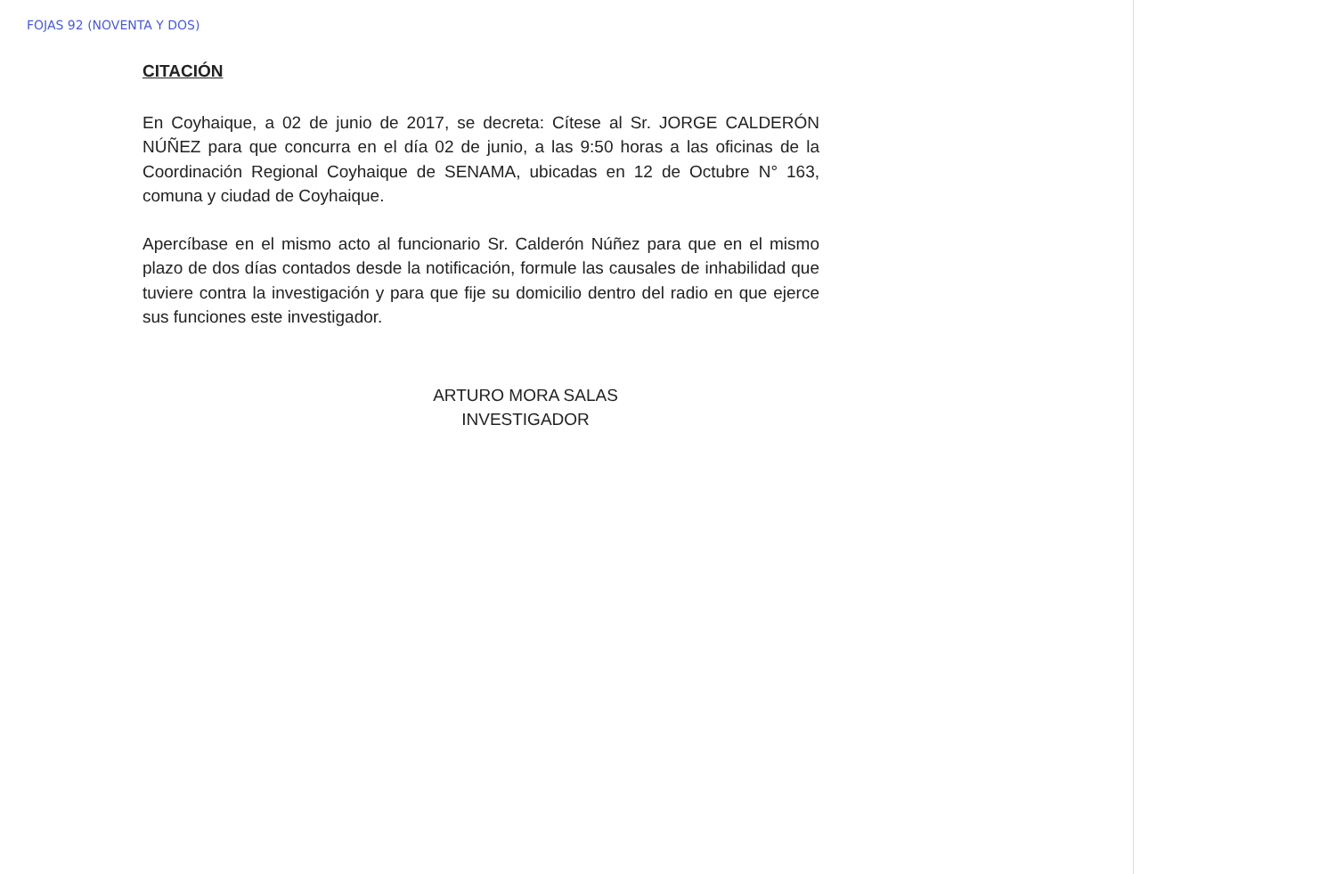FOJAS 92 (NOVENTA Y DOS)
CITACIÓN
En Coyhaique, a 02 de junio de 2017, se decreta: Cítese al Sr. JORGE CALDERÓN NÚÑEZ para que concurra en el día 02 de junio, a las 9:50 horas a las oficinas de la Coordinación Regional Coyhaique de SENAMA, ubicadas en 12 de Octubre N° 163, comuna y ciudad de Coyhaique.
Apercíbase en el mismo acto al funcionario Sr. Calderón Núñez para que en el mismo plazo de dos días contados desde la notificación, formule las causales de inhabilidad que tuviere contra la investigación y para que fije su domicilio dentro del radio en que ejerce sus funciones este investigador.
ARTURO MORA SALAS
INVESTIGADOR